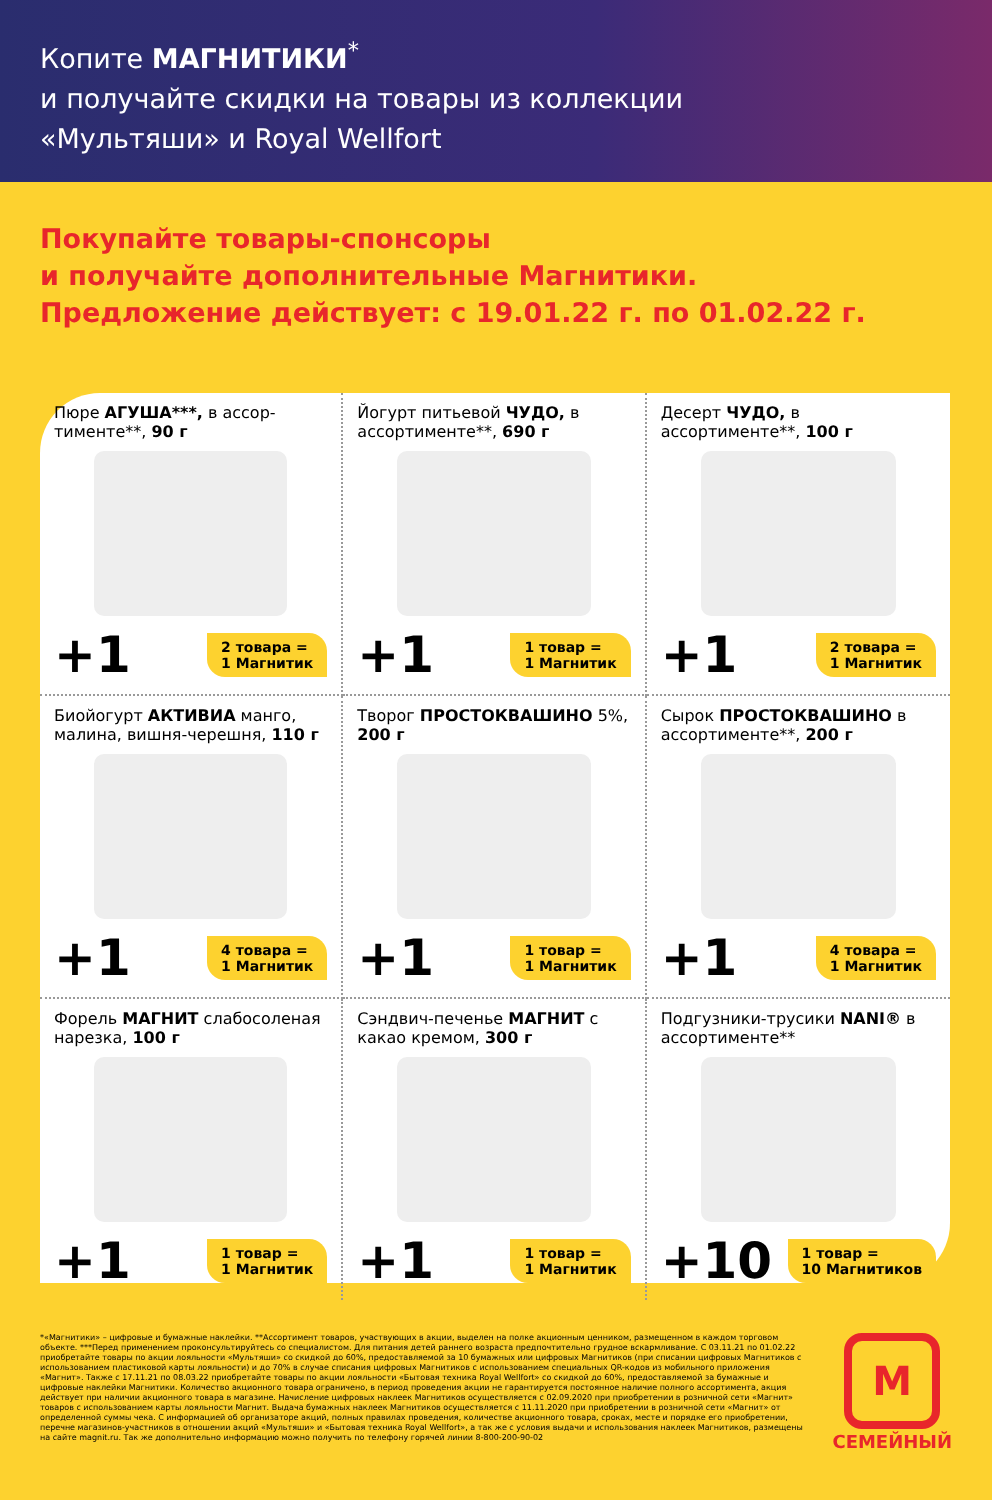Копите МАГНИТИКИ<sup>*</sup>
и получайте скидки на товары из коллекции
«Мультяши» и Royal Wellfort
Покупайте товары-спонсоры
и получайте дополнительные Магнитики.
Предложение действует: с 19.01.22 г. по 01.02.22 г.
Пюре АГУША***, в ассор-тименте**, 90 г
+1 2 товара =
1 Магнитик
Йогурт питьевой ЧУДО, в ассортименте**, 690 г
+1 1 товар =
1 Магнитик
Десерт ЧУДО, в ассортименте**, 100 г
+1 2 товара =
1 Магнитик
Биойогурт АКТИВИА манго, малина, вишня-черешня, 110 г
+1 4 товара =
1 Магнитик
Творог ПРОСТОКВАШИНО 5%, 200 г
+1 1 товар =
1 Магнитик
Сырок ПРОСТОКВАШИНО в ассортименте**, 200 г
+1 4 товара =
1 Магнитик
Форель МАГНИТ слабосоленая нарезка, 100 г
+1 1 товар =
1 Магнитик
Сэндвич-печенье МАГНИТ с какао кремом, 300 г
+1 1 товар =
1 Магнитик
Подгузники-трусики NANI® в ассортименте**
+10 1 товар =
10 Магнитиков
*«Магнитики» – цифровые и бумажные наклейки. **Ассортимент товаров, участвующих в акции, выделен на полке акционным ценником, размещенном в каждом торговом объекте. ***Перед применением проконсультируйтесь со специалистом. Для питания детей раннего возраста предпочтительно грудное вскармливание. С 03.11.21 по 01.02.22 приобретайте товары по акции лояльности «Мультяши» со скидкой до 60%, предоставляемой за 10 бумажных или цифровых Магнитиков (при списании цифровых Магнитиков с использованием пластиковой карты лояльности) и до 70% в случае списания цифровых Магнитиков с использованием специальных QR-кодов из мобильного приложения «Магнит». Также с 17.11.21 по 08.03.22 приобретайте товары по акции лояльности «Бытовая техника Royal Wellfort» со скидкой до 60%, предоставляемой за бумажные и цифровые наклейки Магнитики. Количество акционного товара ограничено, в период проведения акции не гарантируется постоянное наличие полного ассортимента, акция действует при наличии акционного товара в магазине. Начисление цифровых наклеек Магнитиков осуществляется с 02.09.2020 при приобретении в розничной сети «Магнит» товаров с использованием карты лояльности Магнит. Выдача бумажных наклеек Магнитиков осуществляется с 11.11.2020 при приобретении в розничной сети «Магнит» от определенной суммы чека. С информацией об организаторе акций, полных правилах проведения, количестве акционного товара, сроках, месте и порядке его приобретении, перечне магазинов-участников в отношении акций «Мультяши» и «Бытовая техника Royal Wellfort», а так же с условия выдачи и использования наклеек Магнитиков, размещены на сайте magnit.ru. Так же дополнительно информацию можно получить по телефону горячей линии 8-800-200-90-02
М
СЕМЕЙНЫЙ